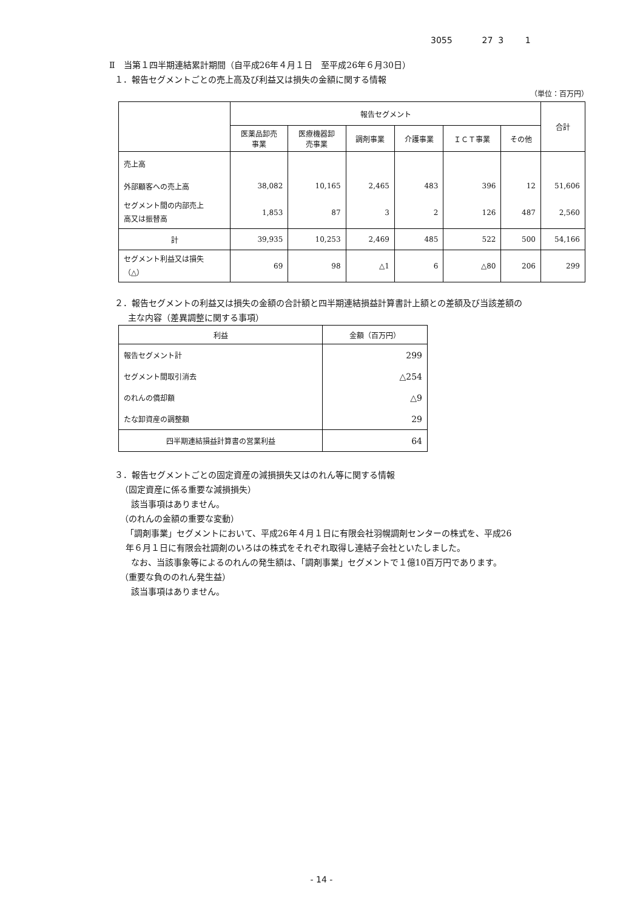3055 27 3 1
Ⅱ　当第１四半期連結累計期間（自平成26年４月１日　至平成26年６月30日）
１．報告セグメントごとの売上高及び利益又は損失の金額に関する情報
（単位：百万円）
| | 報告セグメント | | | | | | 合計 |
| --- | --- | --- | --- | --- | --- | --- | --- |
| | 医薬品卸売 事業 | 医療機器卸 売事業 | 調剤事業 | 介護事業 | ＩＣＴ事業 | その他 | |
| 売上高 | | | | | | | |
| 外部顧客への売上高 | 38,082 | 10,165 | 2,465 | 483 | 396 | 12 | 51,606 |
| セグメント間の内部売上 高又は振替高 | 1,853 | 87 | 3 | 2 | 126 | 487 | 2,560 |
| 計 | 39,935 | 10,253 | 2,469 | 485 | 522 | 500 | 54,166 |
| セグメント利益又は損失 （△） | 69 | 98 | △1 | 6 | △80 | 206 | 299 |
２．報告セグメントの利益又は損失の金額の合計額と四半期連結損益計算書計上額との差額及び当該差額の
主な内容（差異調整に関する事項）
| 利益 | 金額（百万円） |
| --- | --- |
| 報告セグメント計 | 299 |
| セグメント間取引消去 | △254 |
| のれんの償却額 | △9 |
| たな卸資産の調整額 | 29 |
| 四半期連結損益計算書の営業利益 | 64 |
３．報告セグメントごとの固定資産の減損損失又はのれん等に関する情報
（固定資産に係る重要な減損損失）
該当事項はありません。
（のれんの金額の重要な変動）
「調剤事業」セグメントにおいて、平成26年４月１日に有限会社羽幌調剤センターの株式を、平成26
年６月１日に有限会社調剤のいろはの株式をそれぞれ取得し連結子会社といたしました。
なお、当該事象等によるのれんの発生額は、「調剤事業」セグメントで１億10百万円であります。
（重要な負ののれん発生益）
該当事項はありません。
- 14 -